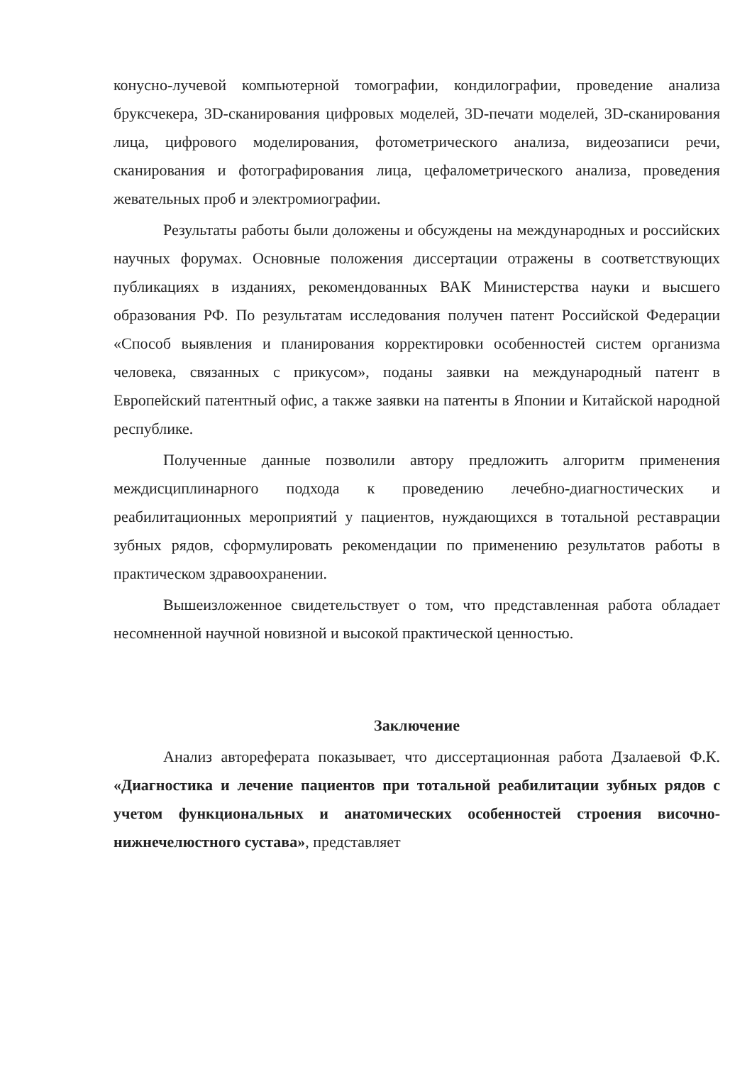конусно-лучевой компьютерной томографии, кондилографии, проведение анализа бруксчекера, 3D-сканирования цифровых моделей, 3D-печати моделей, 3D-сканирования лица, цифрового моделирования, фотометрического анализа, видеозаписи речи, сканирования и фотографирования лица, цефалометрического анализа, проведения жевательных проб и электромиографии.
Результаты работы были доложены и обсуждены на международных и российских научных форумах. Основные положения диссертации отражены в соответствующих публикациях в изданиях, рекомендованных ВАК Министерства науки и высшего образования РФ. По результатам исследования получен патент Российской Федерации «Способ выявления и планирования корректировки особенностей систем организма человека, связанных с прикусом», поданы заявки на международный патент в Европейский патентный офис, а также заявки на патенты в Японии и Китайской народной республике.
Полученные данные позволили автору предложить алгоритм применения междисциплинарного подхода к проведению лечебно-диагностических и реабилитационных мероприятий у пациентов, нуждающихся в тотальной реставрации зубных рядов, сформулировать рекомендации по применению результатов работы в практическом здравоохранении.
Вышеизложенное свидетельствует о том, что представленная работа обладает несомненной научной новизной и высокой практической ценностью.
Заключение
Анализ автореферата показывает, что диссертационная работа Дзалаевой Ф.К. «Диагностика и лечение пациентов при тотальной реабилитации зубных рядов с учетом функциональных и анатомических особенностей строения височно-нижнечелюстного сустава», представляет